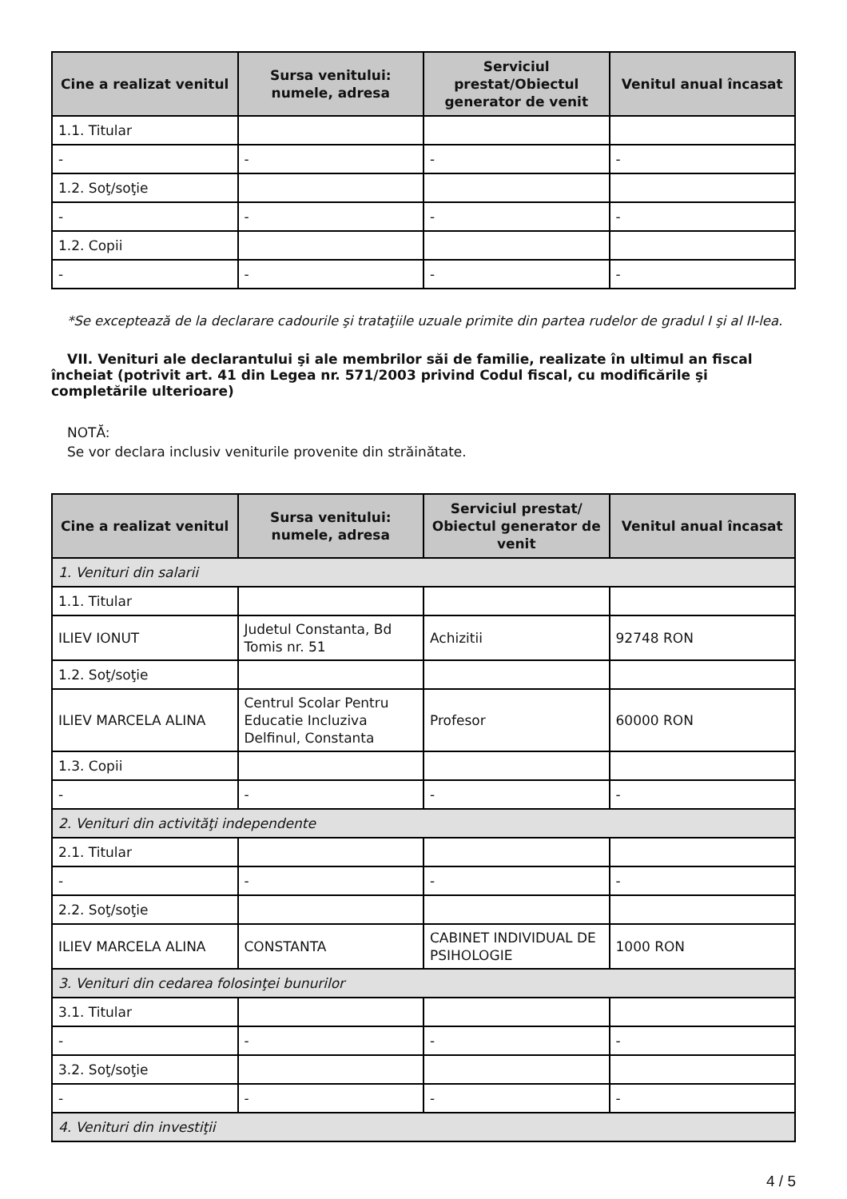| Cine a realizat venitul | Sursa venitului: numele, adresa | Serviciul prestat/Obiectul generator de venit | Venitul anual încasat |
| --- | --- | --- | --- |
| 1.1. Titular | | | |
| - | - | - | - |
| 1.2. Soţ/soţie | | | |
| - | - | - | - |
| 1.2. Copii | | | |
| - | - | - | - |
*Se exceptează de la declarare cadourile şi trataţiile uzuale primite din partea rudelor de gradul I şi al II-lea.
VII. Venituri ale declarantului şi ale membrilor săi de familie, realizate în ultimul an fiscal încheiat (potrivit art. 41 din Legea nr. 571/2003 privind Codul fiscal, cu modificările şi completările ulterioare)
NOTĂ:
Se vor declara inclusiv veniturile provenite din străinătate.
| Cine a realizat venitul | Sursa venitului: numele, adresa | Serviciul prestat/ Obiectul generator de venit | Venitul anual încasat |
| --- | --- | --- | --- |
| 1. Venituri din salarii | | | |
| 1.1. Titular | | | |
| ILIEV IONUT | Judetul Constanta, Bd Tomis nr. 51 | Achizitii | 92748 RON |
| 1.2. Soţ/soţie | | | |
| ILIEV MARCELA ALINA | Centrul Scolar Pentru Educatie Incluziva Delfinul, Constanta | Profesor | 60000 RON |
| 1.3. Copii | | | |
| - | - | - | - |
| 2. Venituri din activităţi independente | | | |
| 2.1. Titular | | | |
| - | - | - | - |
| 2.2. Soţ/soţie | | | |
| ILIEV MARCELA ALINA | CONSTANTA | CABINET INDIVIDUAL DE PSIHOLOGIE | 1000 RON |
| 3. Venituri din cedarea folosinţei bunurilor | | | |
| 3.1. Titular | | | |
| - | - | - | - |
| 3.2. Soţ/soţie | | | |
| - | - | - | - |
| 4. Venituri din investiţii | | | |
4 / 5